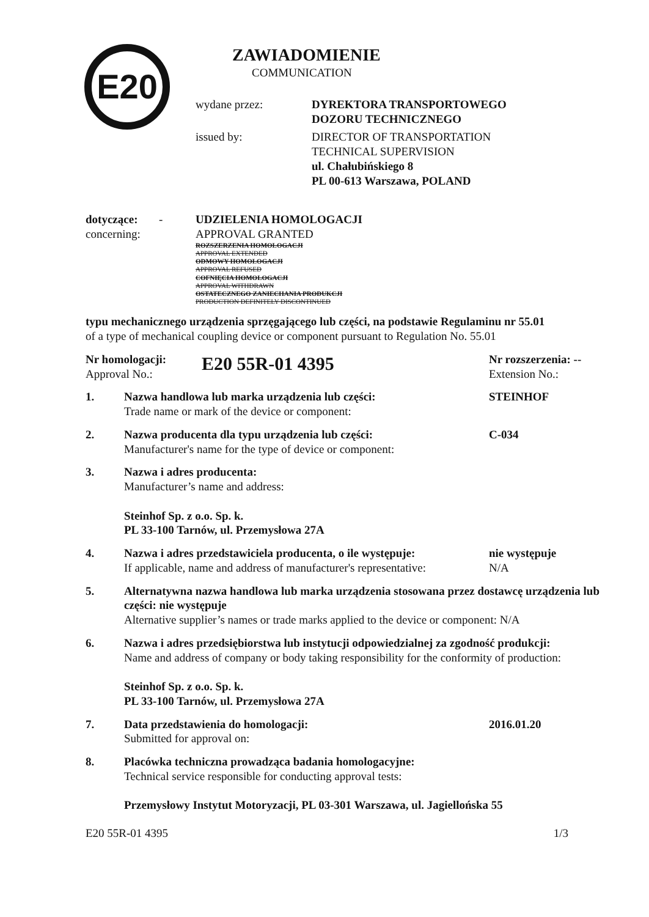E20
ZAWIADOMIENIE
COMMUNICATION
wydane przez: DYREKTORA TRANSPORTOWEGO
DOZORU TECHNICZNEGO
issued by: DIRECTOR OF TRANSPORTATION
TECHNICAL SUPERVISION
ul. Chałubińskiego 8
PL 00-613 Warszawa, POLAND
dotyczące:
concerning:
- UDZIELENIA HOMOLOGACJI
APPROVAL GRANTED
ROZSZERZENIA HOMOLOGACJI
APPROVAL EXTENDED
ODMOWY HOMOLOGACJI
APPROVAL REFUSED
COFNIĘCIA HOMOLOGACJI
APPROVAL WITHDRAWN
OSTATECZNEGO ZANIECHANIA PRODUKCJI
PRODUCTION DEFINITELY DISCONTINUED
typu mechanicznego urządzenia sprzęgającego lub części, na podstawie Regulaminu nr 55.01
of a type of mechanical coupling device or component pursuant to Regulation No. 55.01
Nr homologacji:
Approval No.:
E20 55R-01 4395
Nr rozszerzenia: --
Extension No.:
1. Nazwa handlowa lub marka urządzenia lub części:
Trade name or mark of the device or component:
STEINHOF
2. Nazwa producenta dla typu urządzenia lub części:
Manufacturer's name for the type of device or component:
C-034
3. Nazwa i adres producenta:
Manufacturer’s name and address:
Steinhof Sp. z o.o. Sp. k.
PL 33-100 Tarnów, ul. Przemysłowa 27A
4. Nazwa i adres przedstawiciela producenta, o ile występuje:
If applicable, name and address of manufacturer's representative:
nie występuje
N/A
5. Alternatywna nazwa handlowa lub marka urządzenia stosowana przez dostawcę urządzenia lub części: nie występuje
Alternative supplier’s names or trade marks applied to the device or component: N/A
6. Nazwa i adres przedsiębiorstwa lub instytucji odpowiedzialnej za zgodność produkcji:
Name and address of company or body taking responsibility for the conformity of production:
Steinhof Sp. z o.o. Sp. k.
PL 33-100 Tarnów, ul. Przemysłowa 27A
7. Data przedstawienia do homologacji:
Submitted for approval on:
2016.01.20
8. Placówka techniczna prowadząca badania homologacyjne:
Technical service responsible for conducting approval tests:
Przemysłowy Instytut Motoryzacji, PL 03-301 Warszawa, ul. Jagiellońska 55
E20 55R-01 4395 1/3